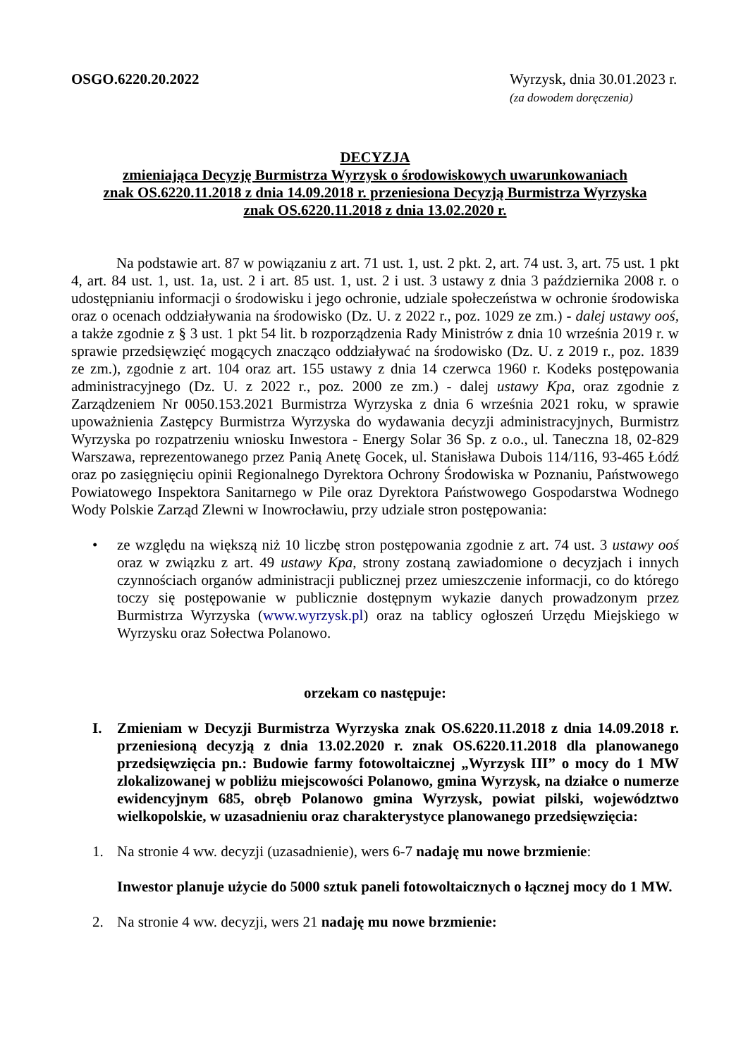OSGO.6220.20.2022 Wyrzysk, dnia 30.01.2023 r.
(za dowodem doręczenia)
DECYZJA
zmieniająca Decyzję Burmistrza Wyrzysk o środowiskowych uwarunkowaniach
znak OS.6220.11.2018 z dnia 14.09.2018 r. przeniesiona Decyzją Burmistrza Wyrzyska
znak OS.6220.11.2018 z dnia 13.02.2020 r.
Na podstawie art. 87 w powiązaniu z art. 71 ust. 1, ust. 2 pkt. 2, art. 74 ust. 3, art. 75 ust. 1 pkt 4, art. 84 ust. 1, ust. 1a, ust. 2 i art. 85 ust. 1, ust. 2 i ust. 3 ustawy z dnia 3 października 2008 r. o udostępnianiu informacji o środowisku i jego ochronie, udziale społeczeństwa w ochronie środowiska oraz o ocenach oddziaływania na środowisko (Dz. U. z 2022 r., poz. 1029 ze zm.) - dalej ustawy ooś, a także zgodnie z § 3 ust. 1 pkt 54 lit. b rozporządzenia Rady Ministrów z dnia 10 września 2019 r. w sprawie przedsięwzięć mogących znacząco oddziaływać na środowisko (Dz. U. z 2019 r., poz. 1839 ze zm.), zgodnie z art. 104 oraz art. 155 ustawy z dnia 14 czerwca 1960 r. Kodeks postępowania administracyjnego (Dz. U. z 2022 r., poz. 2000 ze zm.) - dalej ustawy Kpa, oraz zgodnie z Zarządzeniem Nr 0050.153.2021 Burmistrza Wyrzyska z dnia 6 września 2021 roku, w sprawie upoważnienia Zastępcy Burmistrza Wyrzyska do wydawania decyzji administracyjnych, Burmistrz Wyrzyska po rozpatrzeniu wniosku Inwestora - Energy Solar 36 Sp. z o.o., ul. Taneczna 18, 02-829 Warszawa, reprezentowanego przez Panią Anetę Gocek, ul. Stanisława Dubois 114/116, 93-465 Łódź oraz po zasięgnięciu opinii Regionalnego Dyrektora Ochrony Środowiska w Poznaniu, Państwowego Powiatowego Inspektora Sanitarnego w Pile oraz Dyrektora Państwowego Gospodarstwa Wodnego Wody Polskie Zarząd Zlewni w Inowrocławiu, przy udziale stron postępowania:
• ze względu na większą niż 10 liczbę stron postępowania zgodnie z art. 74 ust. 3 ustawy ooś oraz w związku z art. 49 ustawy Kpa, strony zostaną zawiadomione o decyzjach i innych czynnościach organów administracji publicznej przez umieszczenie informacji, co do którego toczy się postępowanie w publicznie dostępnym wykazie danych prowadzonym przez Burmistrza Wyrzyska (www.wyrzysk.pl) oraz na tablicy ogłoszeń Urzędu Miejskiego w Wyrzysku oraz Sołectwa Polanowo.
orzekam co następuje:
I. Zmieniam w Decyzji Burmistrza Wyrzyska znak OS.6220.11.2018 z dnia 14.09.2018 r. przeniesioną decyzją z dnia 13.02.2020 r. znak OS.6220.11.2018 dla planowanego przedsięwzięcia pn.: Budowie farmy fotowoltaicznej „Wyrzysk III” o mocy do 1 MW zlokalizowanej w pobliżu miejscowości Polanowo, gmina Wyrzysk, na działce o numerze ewidencyjnym 685, obręb Polanowo gmina Wyrzysk, powiat pilski, województwo wielkopolskie, w uzasadnieniu oraz charakterystyce planowanego przedsięwzięcia:
1. Na stronie 4 ww. decyzji (uzasadnienie), wers 6-7 nadaję mu nowe brzmienie:
Inwestor planuje użycie do 5000 sztuk paneli fotowoltaicznych o łącznej mocy do 1 MW.
2. Na stronie 4 ww. decyzji, wers 21 nadaję mu nowe brzmienie: